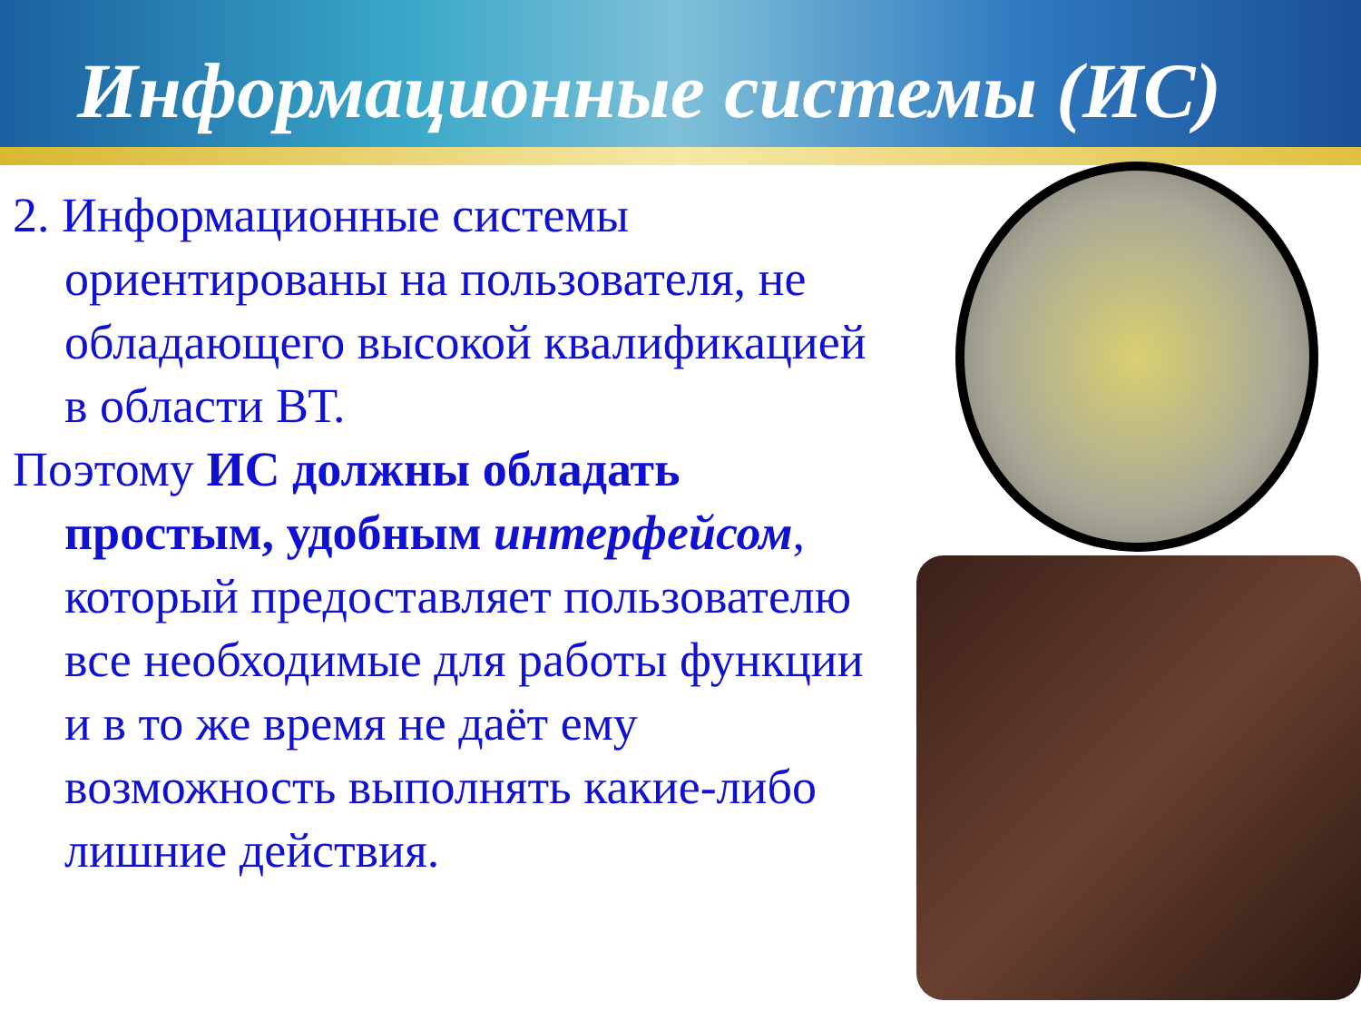Информационные системы (ИС)
2. Информационные системы ориентированы на пользователя, не обладающего высокой квалификацией в области ВТ.
Поэтому ИС должны обладать простым, удобным интерфейсом, который предоставляет пользователю все необходимые для работы функции и в то же время не даёт ему возможность выполнять какие-либо лишние действия.